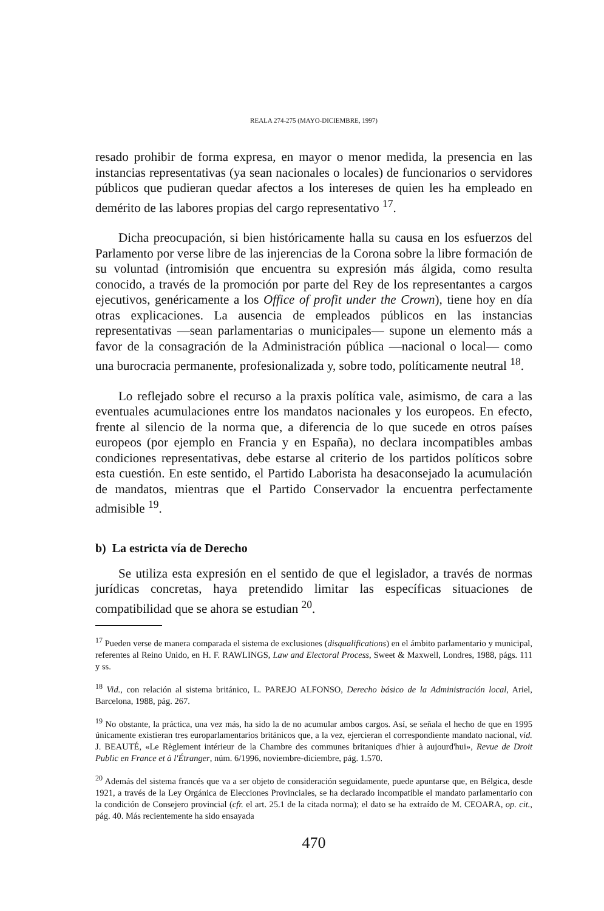REALA 274-275 (MAYO-DICIEMBRE, 1997)
resado prohibir de forma expresa, en mayor o menor medida, la presencia en las instancias representativas (ya sean nacionales o locales) de funcionarios o servidores públicos que pudieran quedar afectos a los intereses de quien les ha empleado en demérito de las labores propias del cargo representativo <sup>17</sup>.
Dicha preocupación, si bien históricamente halla su causa en los esfuerzos del Parlamento por verse libre de las injerencias de la Corona sobre la libre formación de su voluntad (intromisión que encuentra su expresión más álgida, como resulta conocido, a través de la promoción por parte del Rey de los representantes a cargos ejecutivos, genéricamente a los Office of profit under the Crown), tiene hoy en día otras explicaciones. La ausencia de empleados públicos en las instancias representativas —sean parlamentarias o municipales— supone un elemento más a favor de la consagración de la Administración pública —nacional o local— como una burocracia permanente, profesionalizada y, sobre todo, políticamente neutral <sup>18</sup>.
Lo reflejado sobre el recurso a la praxis política vale, asimismo, de cara a las eventuales acumulaciones entre los mandatos nacionales y los europeos. En efecto, frente al silencio de la norma que, a diferencia de lo que sucede en otros países europeos (por ejemplo en Francia y en España), no declara incompatibles ambas condiciones representativas, debe estarse al criterio de los partidos políticos sobre esta cuestión. En este sentido, el Partido Laborista ha desaconsejado la acumulación de mandatos, mientras que el Partido Conservador la encuentra perfectamente admisible <sup>19</sup>.
b) La estricta vía de Derecho
Se utiliza esta expresión en el sentido de que el legislador, a través de normas jurídicas concretas, haya pretendido limitar las específicas situaciones de compatibilidad que se ahora se estudian <sup>20</sup>.
<sup>17</sup> Pueden verse de manera comparada el sistema de exclusiones (disqualifications) en el ámbito parlamentario y municipal, referentes al Reino Unido, en H. F. RAWLINGS, Law and Electoral Process, Sweet & Maxwell, Londres, 1988, págs. 111 y ss.
<sup>18</sup> Vid., con relación al sistema británico, L. PAREJO ALFONSO, Derecho básico de la Administración local, Ariel, Barcelona, 1988, pág. 267.
<sup>19</sup> No obstante, la práctica, una vez más, ha sido la de no acumular ambos cargos. Así, se señala el hecho de que en 1995 únicamente existieran tres europarlamentarios británicos que, a la vez, ejercieran el correspondiente mandato nacional, vid. J. BEAUTÉ, «Le Règlement intérieur de la Chambre des communes britaniques d'hier à aujourd'hui», Revue de Droit Public en France et à l'Étranger, núm. 6/1996, noviembre-diciembre, pág. 1.570.
<sup>20</sup> Además del sistema francés que va a ser objeto de consideración seguidamente, puede apuntarse que, en Bélgica, desde 1921, a través de la Ley Orgánica de Elecciones Provinciales, se ha declarado incompatible el mandato parlamentario con la condición de Consejero provincial (cfr. el art. 25.1 de la citada norma); el dato se ha extraído de M. CEOARA, op. cit., pág. 40. Más recientemente ha sido ensayada
470